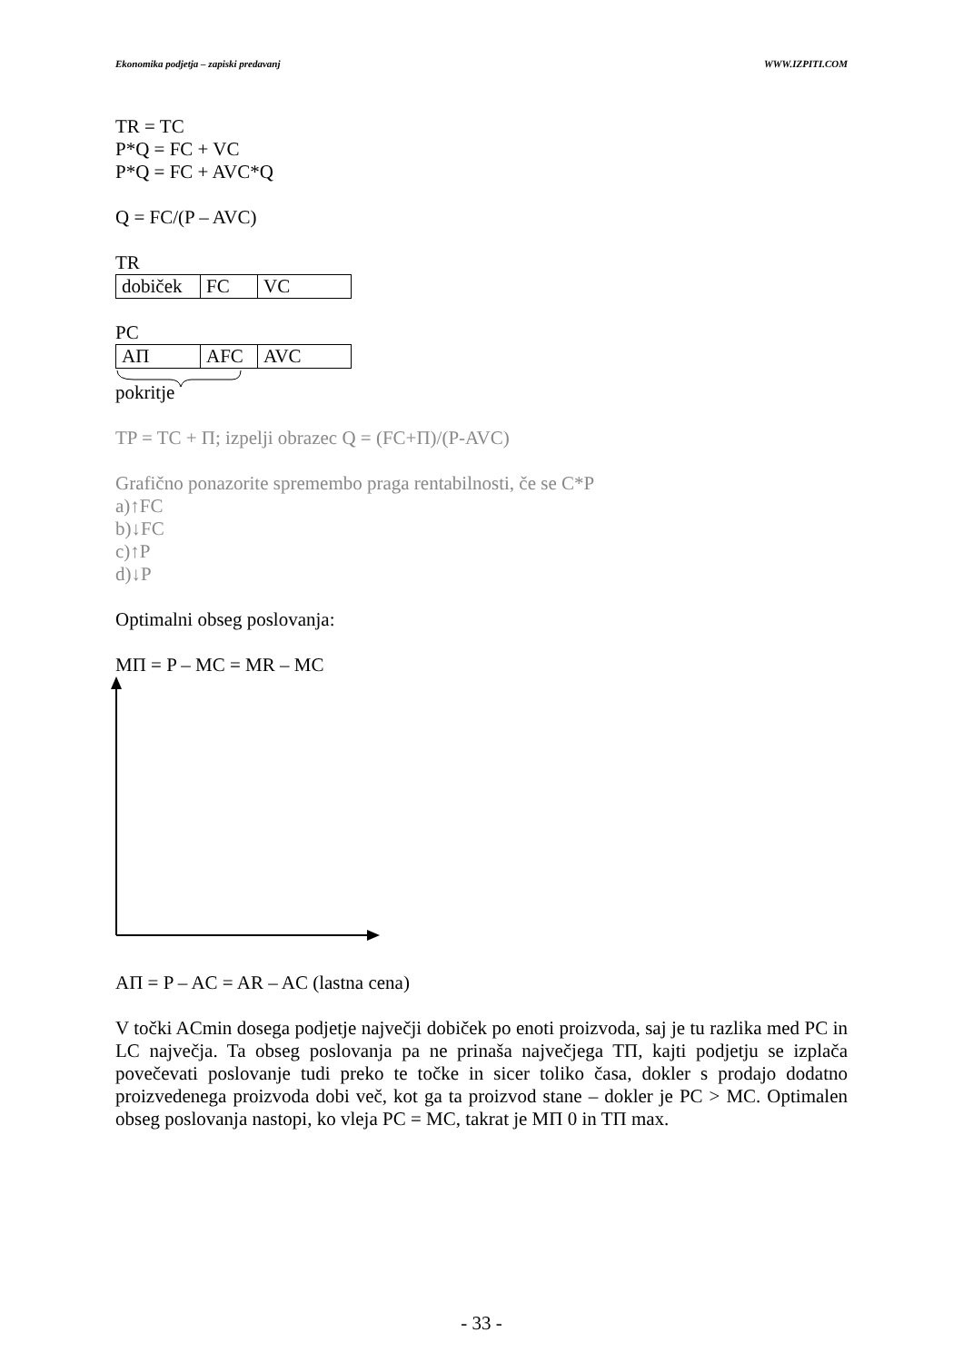Ekonomika podjetja – zapiski predavanj WWW.IZPITI.COM
TR = TC
P*Q = FC + VC
P*Q = FC + AVC*Q
Q = FC/(P – AVC)
TR
| dobiček | FC | VC |
PC
| AΠ | AFC | AVC |
pokritje
TP = TC + Π; izpelji obrazec Q = (FC+Π)/(P-AVC)
Grafično ponazorite spremembo praga rentabilnosti, če se C*P
a)↑FC
b)↓FC
c)↑P
d)↓P
Optimalni obseg poslovanja:
MΠ = P – MC = MR – MC
AΠ = P – AC = AR – AC (lastna cena)
V točki ACmin dosega podjetje največji dobiček po enoti proizvoda, saj je tu razlika med PC in LC največja. Ta obseg poslovanja pa ne prinaša največjega TΠ, kajti podjetju se izplača povečevati poslovanje tudi preko te točke in sicer toliko časa, dokler s prodajo dodatno proizvedenega proizvoda dobi več, kot ga ta proizvod stane – dokler je PC > MC. Optimalen obseg poslovanja nastopi, ko vleja PC = MC, takrat je MΠ 0 in TΠ max.
- 33 -